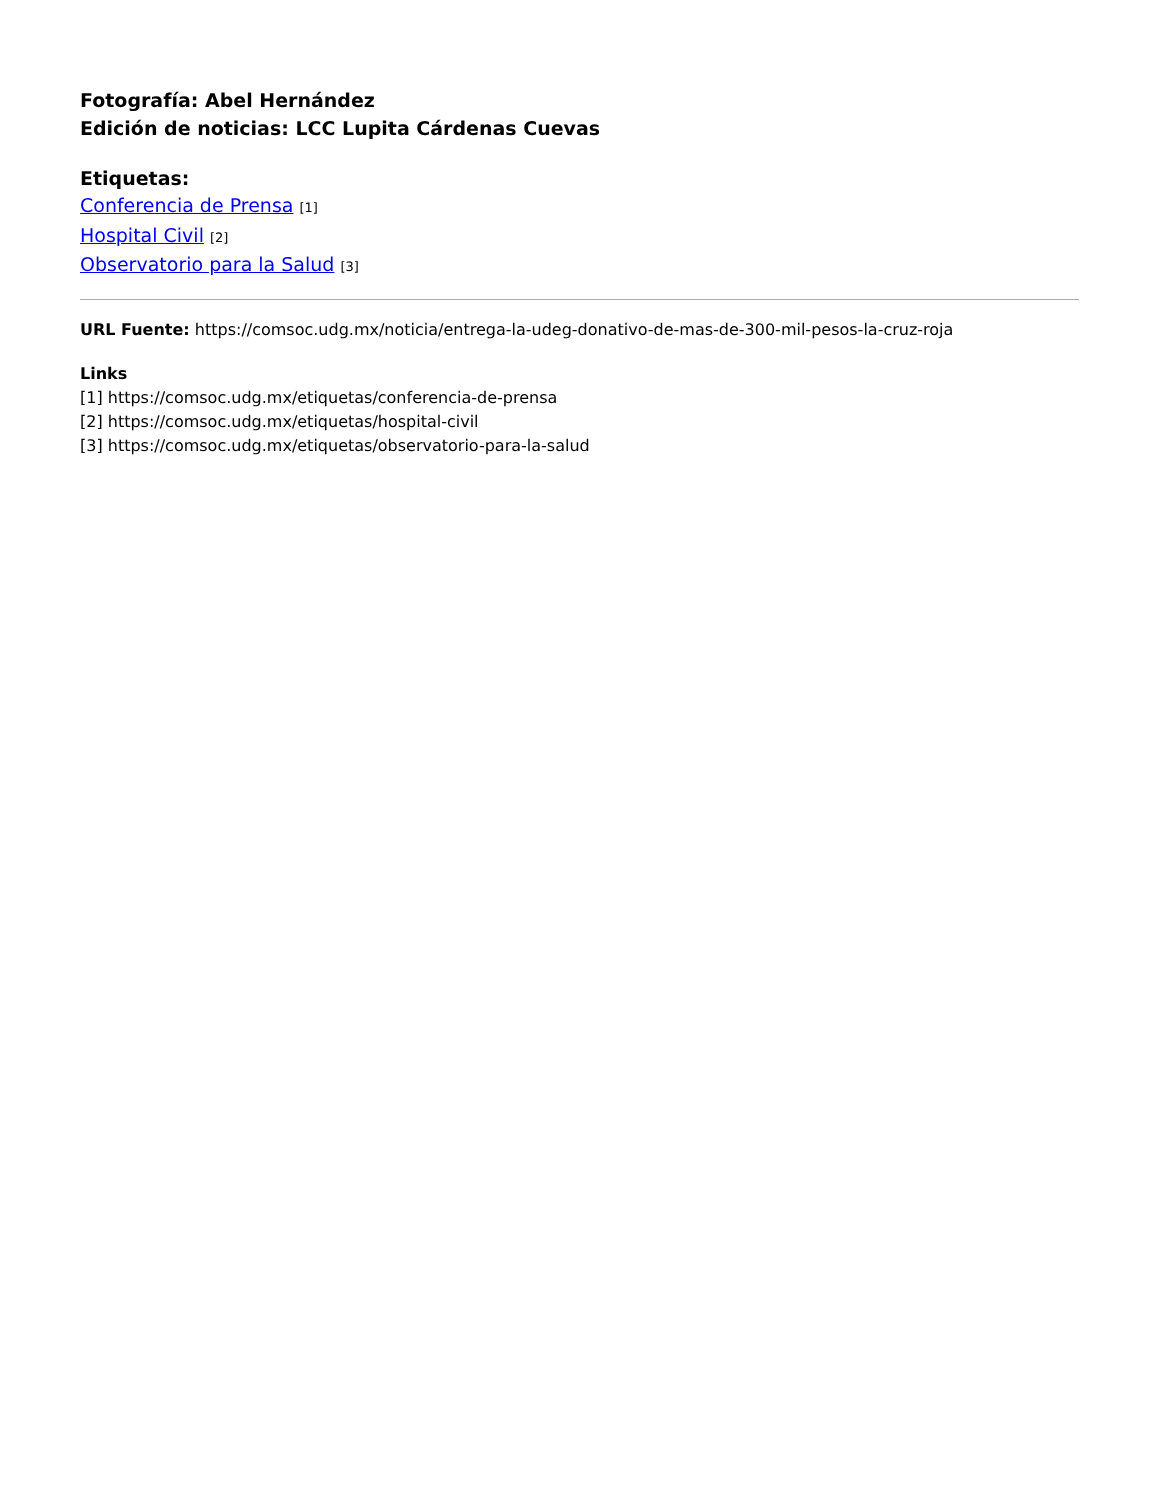Fotografía: Abel Hernández
Edición de noticias: LCC Lupita Cárdenas Cuevas
Etiquetas:
Conferencia de Prensa [1]
Hospital Civil [2]
Observatorio para la Salud [3]
URL Fuente: https://comsoc.udg.mx/noticia/entrega-la-udeg-donativo-de-mas-de-300-mil-pesos-la-cruz-roja
Links
[1] https://comsoc.udg.mx/etiquetas/conferencia-de-prensa
[2] https://comsoc.udg.mx/etiquetas/hospital-civil
[3] https://comsoc.udg.mx/etiquetas/observatorio-para-la-salud